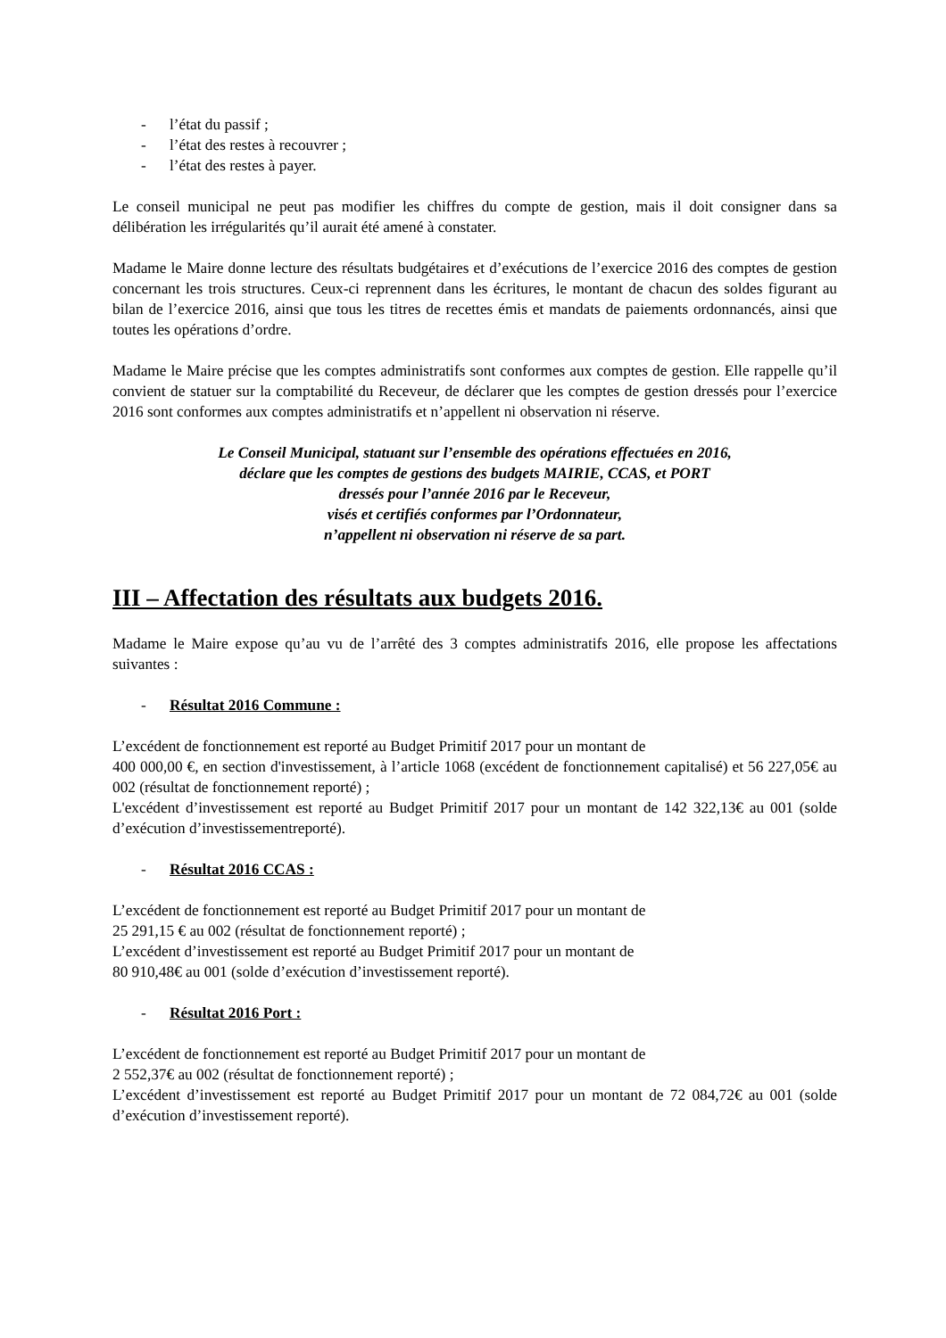- l’état du passif ;
- l’état des restes à recouvrer ;
- l’état des restes à payer.
Le conseil municipal ne peut pas modifier les chiffres du compte de gestion, mais il doit consigner dans sa délibération les irrégularités qu’il aurait été amené à constater.
Madame le Maire donne lecture des résultats budgétaires et d’exécutions de l’exercice 2016 des comptes de gestion concernant les trois structures. Ceux-ci reprennent dans les écritures, le montant de chacun des soldes figurant au bilan de l’exercice 2016, ainsi que tous les titres de recettes émis et mandats de paiements ordonnancés, ainsi que toutes les opérations d’ordre.
Madame le Maire précise que les comptes administratifs sont conformes aux comptes de gestion. Elle rappelle qu’il convient de statuer sur la comptabilité du Receveur, de déclarer que les comptes de gestion dressés pour l’exercice 2016 sont conformes aux comptes administratifs et n’appellent ni observation ni réserve.
Le Conseil Municipal, statuant sur l’ensemble des opérations effectuées en 2016,
déclare que les comptes de gestions des budgets MAIRIE, CCAS, et PORT
dressés pour l’année 2016 par le Receveur,
visés et certifiés conformes par l’Ordonnateur,
n’appellent ni observation ni réserve de sa part.
III – Affectation des résultats aux budgets 2016.
Madame le Maire expose qu’au vu de l’arrêté des 3 comptes administratifs 2016, elle propose les affectations suivantes :
- Résultat 2016 Commune :
L’excédent de fonctionnement est reporté au Budget Primitif 2017 pour un montant de
400 000,00 €, en section d'investissement, à l’article 1068 (excédent de fonctionnement capitalisé) et 56 227,05€ au 002 (résultat de fonctionnement reporté) ;
L'excédent d’investissement est reporté au Budget Primitif 2017 pour un montant de 142 322,13€ au 001 (solde d’exécution d’investissementreporté).
- Résultat 2016 CCAS :
L’excédent de fonctionnement est reporté au Budget Primitif 2017 pour un montant de
25 291,15 € au 002 (résultat de fonctionnement reporté) ;
L’excédent d’investissement est reporté au Budget Primitif 2017 pour un montant de
80 910,48€ au 001 (solde d’exécution d’investissement reporté).
- Résultat 2016 Port :
L’excédent de fonctionnement est reporté au Budget Primitif 2017 pour un montant de
2 552,37€ au 002 (résultat de fonctionnement reporté) ;
L’excédent d’investissement est reporté au Budget Primitif 2017 pour un montant de 72 084,72€ au 001 (solde d’exécution d’investissement reporté).